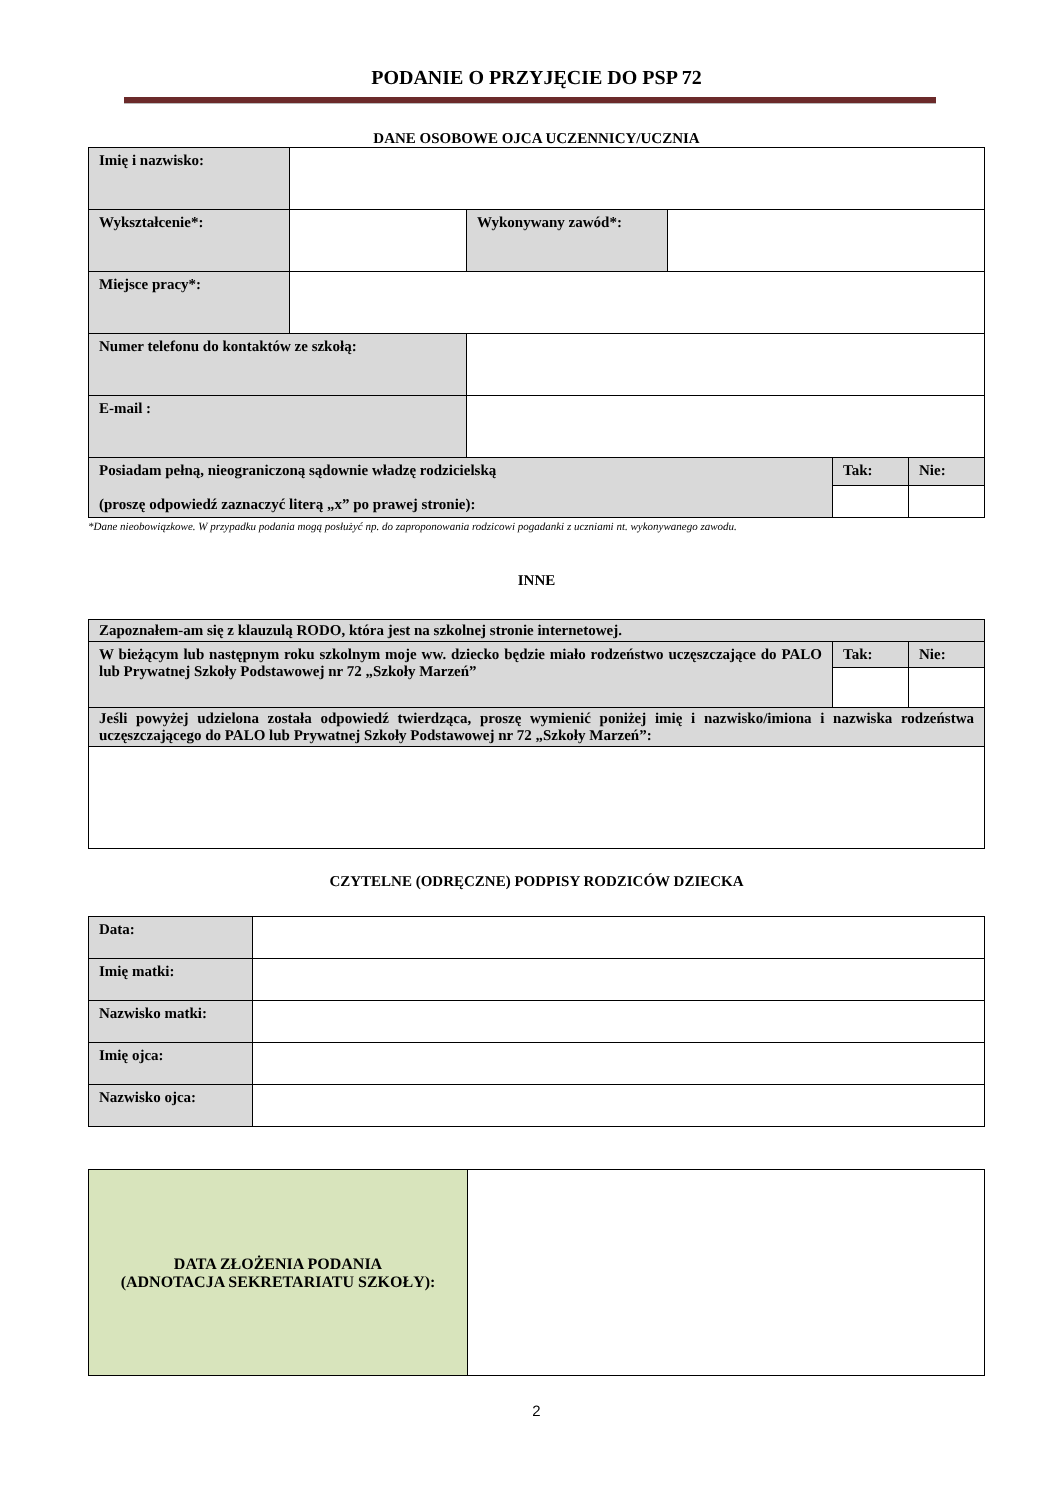PODANIE O PRZYJĘCIE DO PSP 72
DANE OSOBOWE OJCA UCZENNICY/UCZNIA
| Imię i nazwisko: | | | | | |
| Wykształcenie*: | | Wykonywany zawód*: | | | |
| Miejsce pracy*: | | | | | |
| Numer telefonu do kontaktów ze szkołą: | | | | | |
| E-mail : | | | | | |
| Posiadam pełną, nieograniczoną sądownie władzę rodzicielską (proszę odpowiedź zaznaczyć literą „x” po prawej stronie): | | | | Tak: | Nie: |
*Dane nieobowiązkowe. W przypadku podania mogą posłużyć np. do zaproponowania rodzicowi pogadanki z uczniami nt. wykonywanego zawodu.
INNE
| Zapoznałem-am się z klauzulą RODO, która jest na szkolnej stronie internetowej. | | |
| W bieżącym lub następnym roku szkolnym moje ww. dziecko będzie miało rodzeństwo uczęszczające do PALO lub Prywatnej Szkoły Podstawowej nr 72 „Szkoły Marzeń” | Tak: | Nie: |
| Jeśli powyżej udzielona została odpowiedź twierdząca, proszę wymienić poniżej imię i nazwisko/imiona i nazwiska rodzeństwa uczęszczającego do PALO lub Prywatnej Szkoły Podstawowej nr 72 „Szkoły Marzeń”: | | |
CZYTELNE (ODRĘCZNE) PODPISY RODZICÓW DZIECKA
| Data: | |
| Imię matki: | |
| Nazwisko matki: | |
| Imię ojca: | |
| Nazwisko ojca: | |
| DATA ZŁOŻENIA PODANIA (ADNOTACJA SEKRETARIATU SZKOŁY): | |
2